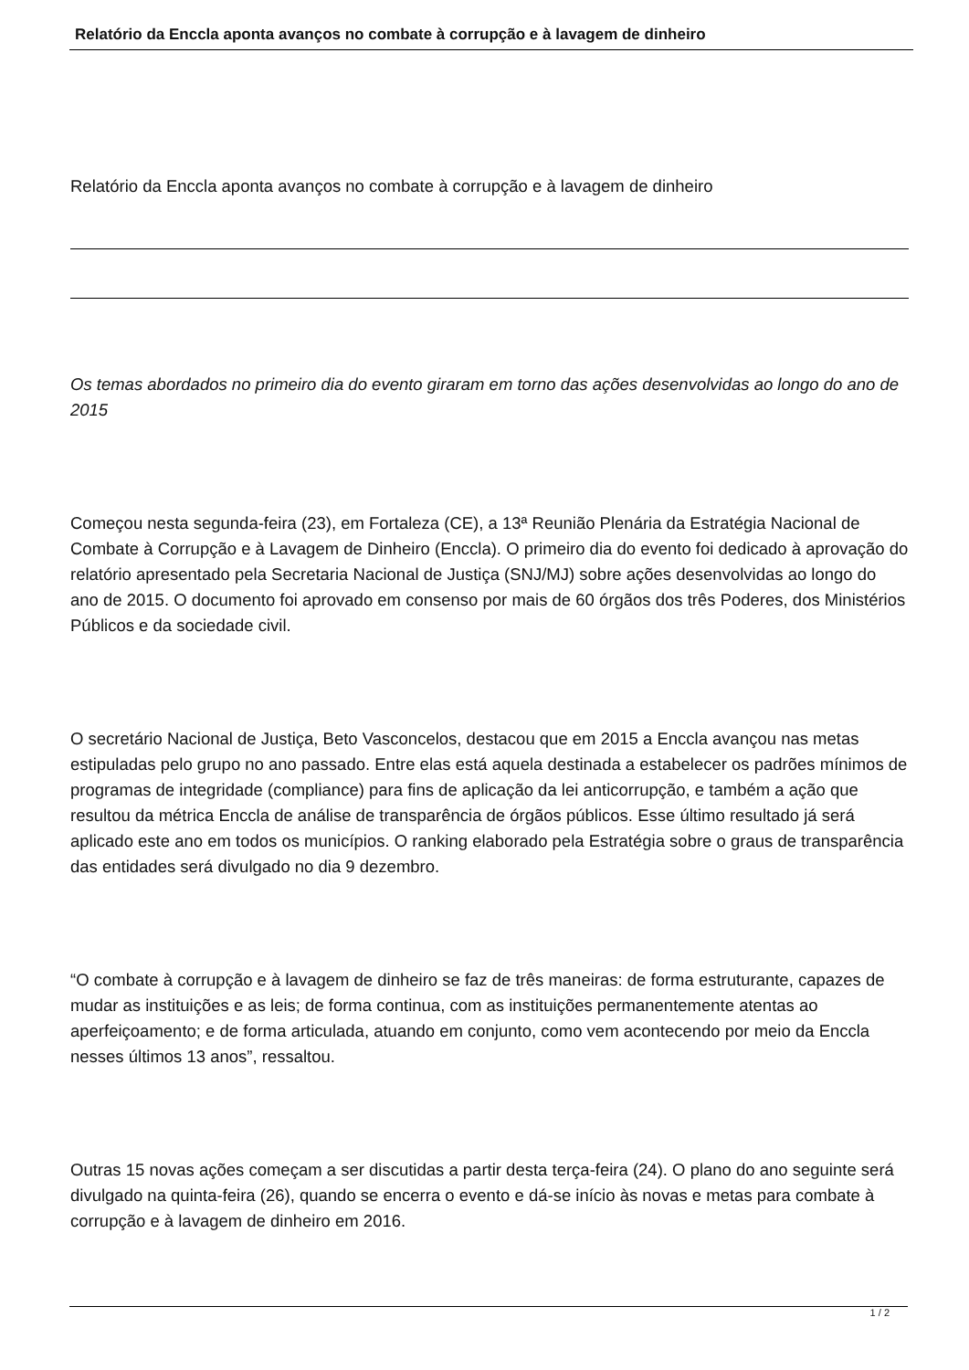Relatório da Enccla aponta avanços no combate à corrupção e à lavagem de dinheiro
Relatório da Enccla aponta avanços no combate à corrupção e à lavagem de dinheiro
Os temas abordados no primeiro dia do evento giraram em torno das ações desenvolvidas ao longo do ano de 2015
Começou nesta segunda-feira (23), em Fortaleza (CE), a 13ª Reunião Plenária da Estratégia Nacional de Combate à Corrupção e à Lavagem de Dinheiro (Enccla). O primeiro dia do evento foi dedicado à aprovação do relatório apresentado pela Secretaria Nacional de Justiça (SNJ/MJ) sobre ações desenvolvidas ao longo do ano de 2015. O documento foi aprovado em consenso por mais de 60 órgãos dos três Poderes, dos Ministérios Públicos e da sociedade civil.
O secretário Nacional de Justiça, Beto Vasconcelos, destacou que em 2015 a Enccla avançou nas metas estipuladas pelo grupo no ano passado. Entre elas está aquela destinada a estabelecer os padrões mínimos de programas de integridade (compliance) para fins de aplicação da lei anticorrupção, e também a ação que resultou da métrica Enccla de análise de transparência de órgãos públicos. Esse último resultado já será aplicado este ano em todos os municípios. O ranking elaborado pela Estratégia sobre o graus de transparência das entidades será divulgado no dia 9 dezembro.
“O combate à corrupção e à lavagem de dinheiro se faz de três maneiras: de forma estruturante, capazes de mudar as instituições e as leis; de forma continua, com as instituições permanentemente atentas ao aperfeiçoamento; e de forma articulada, atuando em conjunto, como vem acontecendo por meio da Enccla nesses últimos 13 anos”, ressaltou.
Outras 15 novas ações começam a ser discutidas a partir desta terça-feira (24). O plano do ano seguinte será divulgado na quinta-feira (26), quando se encerra o evento e dá-se início às novas e metas para combate à corrupção e à lavagem de dinheiro em 2016.
1 / 2